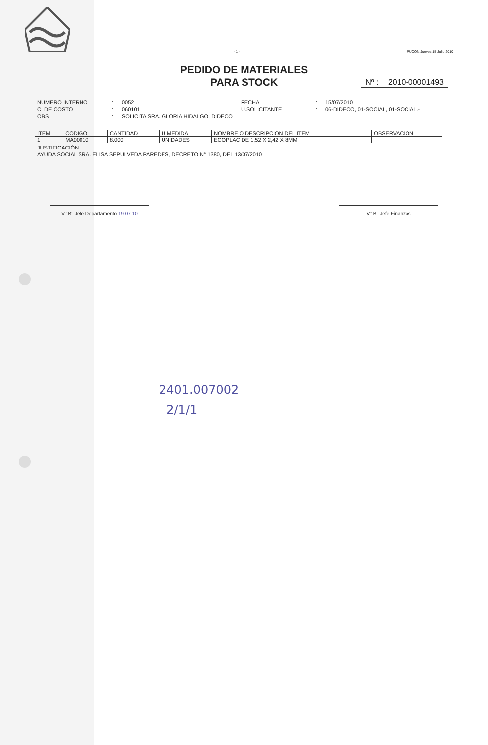- 1 - PUCON,Jueves 15 Julio 2010
PEDIDO DE MATERIALES
PARA STOCK
Nº : 2010-00001493
NUMERO INTERNO
:
0052
FECHA
:
15/07/2010
C. DE COSTO
:
060101
U.SOLICITANTE
:
06-DIDECO, 01-SOCIAL, 01-SOCIAL.-
OBS
:
SOLICITA SRA. GLORIA HIDALGO, DIDECO
| ITEM | CODIGO | CANTIDAD | U.MEDIDA | NOMBRE O DESCRIPCION DEL ITEM | OBSERVACION |
| --- | --- | --- | --- | --- | --- |
| 1 | MA00010 | 8.000 | UNIDADES | ECOPLAC DE 1,52 X 2,42 X 8MM | |
JUSTIFICACIÓN :
AYUDA SOCIAL SRA. ELISA SEPULVEDA PAREDES, DECRETO N° 1380, DEL 13/07/2010
V° B° Jefe Departamento 19.07.10 V° B° Jefe Finanzas
2401.007002
2/1/1